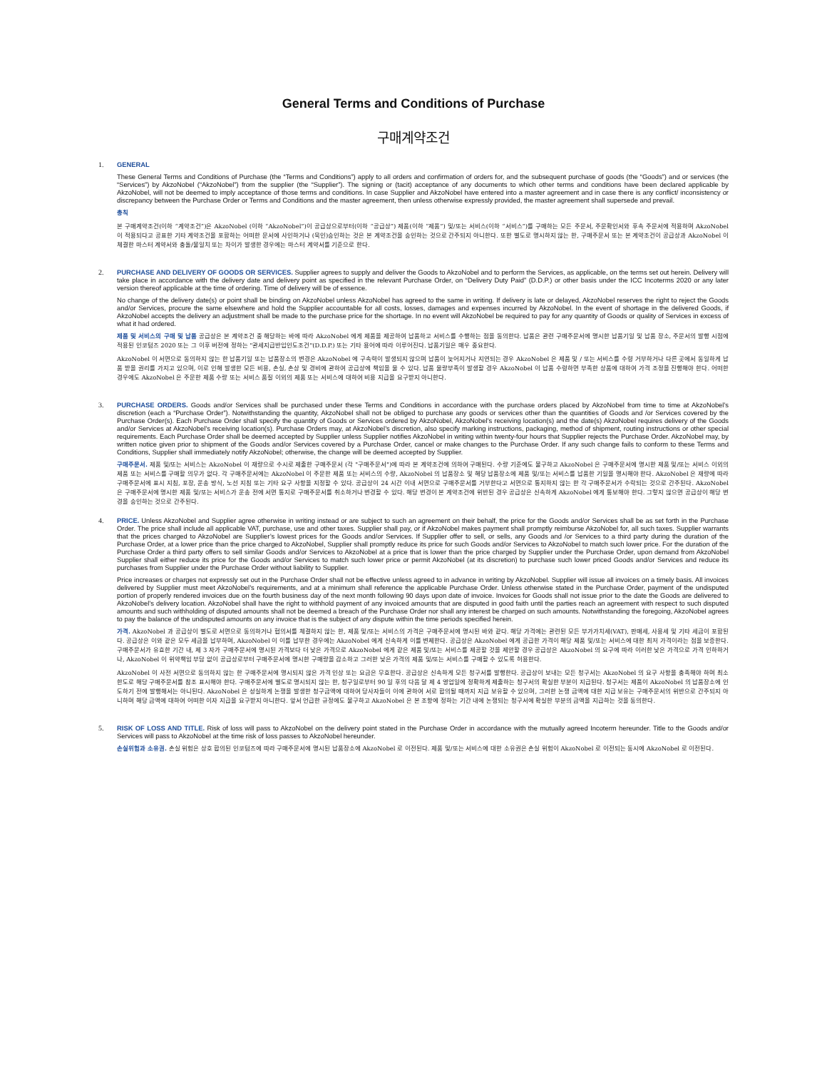General Terms and Conditions of Purchase
구매계약조건
1.
GENERAL
These General Terms and Conditions of Purchase (the “Terms and Conditions”) apply to all orders and confirmation of orders for, and the subsequent purchase of goods (the “Goods”) and or services (the “Services”) by AkzoNobel (“AkzoNobel”) from the supplier (the “Supplier”). The signing or (tacit) acceptance of any documents to which other terms and conditions have been declared applicable by AkzoNobel, will not be deemed to imply acceptance of those terms and conditions. In case Supplier and AkzoNobel have entered into a master agreement and in case there is any conflict/ inconsistency or discrepancy between the Purchase Order or Terms and Conditions and the master agreement, then unless otherwise expressly provided, the master agreement shall supersede and prevail.
총칙
본 구매계약조건(이하 “계약조건”)은 AkzoNobel (이하 “AkzoNobel”)이 공급상으로부터(이하 “공급상”) 제품(이하 “제품”) 및/또는 서비스(이하 “서비스”)를 구매하는 모든 주문서, 주문확인서와 후속 주문서에 적용하며 AkzoNobel 이 적용되다고 공표한 기타 계약조건을 포함하는 어떠한 문서에 사인하거나 (묵인)승인하는 것은 본 계약조건을 승인하는 것으로 간주되지 아니한다. 또한 별도로 명시하지 않는 한, 구매주문서 또는 본 계약조건이 공급상과 AkzoNobel 이 체결한 마스터 계약서와 충돌/불일치 또는 차이가 발생한 경우에는 마스터 계약서를 기준으로 한다.
2.
PURCHASE AND DELIVERY OF GOODS OR SERVICES. Supplier agrees to supply and deliver the Goods to AkzoNobel and to perform the Services, as applicable, on the terms set out herein. Delivery will take place in accordance with the delivery date and delivery point as specified in the relevant Purchase Order, on “Delivery Duty Paid” (D.D.P.) or other basis under the ICC Incoterms 2020 or any later version thereof applicable at the time of ordering. Time of delivery will be of essence.
No change of the delivery date(s) or point shall be binding on AkzoNobel unless AkzoNobel has agreed to the same in writing. If delivery is late or delayed, AkzoNobel reserves the right to reject the Goods and/or Services, procure the same elsewhere and hold the Supplier accountable for all costs, losses, damages and expenses incurred by AkzoNobel. In the event of shortage in the delivered Goods, if AkzoNobel accepts the delivery an adjustment shall be made to the purchase price for the shortage. In no event will AkzoNobel be required to pay for any quantity of Goods or quality of Services in excess of what it had ordered.
제품 및 서비스의 구매 및 납품 공급상은 본 계약조건 중 해당하는 바에 따라 AkzoNobel 에게 제품을 제공하여 납품하고 서비스를 수행하는 점을 동의한다. 납품은 관련 구매주문서에 명시한 납품기일 및 납품 장소, 주문서의 발행 시점에 적용된 인코텀즈 2020 또는 그 이후 버전에 정하는 "관세지급반입인도조건"(D.D.P.) 또는 기타 용어에 따라 이루어진다. 납품기일은 매우 중요한다.
AkzoNobel 이 서면으로 동의하지 않는 한 납품기일 또는 납품장소의 변경은 AkzoNobel 에 구속력이 발생되지 않으며 납품이 늦어지거나 지연되는 경우 AkzoNobel 은 제품 및 / 또는 서비스를 수령 거부하거나 다른 곳에서 동일하게 납품 받을 권리를 가지고 있으며, 이로 인해 발생한 모든 비용, 손실, 손상 및 경비에 관하여 공급상에 책임을 물 수 있다. 납품 물량부족이 발생할 경우 AkzoNobel 이 납품 수령하면 부족한 상품에 대하여 가격 조정을 진행해야 한다. 어떠한 경우에도 AkzoNobel 은 주문한 제품 수량 또는 서비스 품질 이외의 제품 또는 서비스에 대하여 비용 지급을 요구받지 아니한다.
3.
PURCHASE ORDERS. Goods and/or Services shall be purchased under these Terms and Conditions in accordance with the purchase orders placed by AkzoNobel from time to time at AkzoNobel’s discretion (each a “Purchase Order”). Notwithstanding the quantity, AkzoNobel shall not be obliged to purchase any goods or services other than the quantities of Goods and /or Services covered by the Purchase Order(s). Each Purchase Order shall specify the quantity of Goods or Services ordered by AkzoNobel, AkzoNobel’s receiving location(s) and the date(s) AkzoNobel requires delivery of the Goods and/or Services at AkzoNobel’s receiving location(s). Purchase Orders may, at AkzoNobel’s discretion, also specify marking instructions, packaging, method of shipment, routing instructions or other special requirements. Each Purchase Order shall be deemed accepted by Supplier unless Supplier notifies AkzoNobel in writing within twenty-four hours that Supplier rejects the Purchase Order. AkzoNobel may, by written notice given prior to shipment of the Goods and/or Services covered by a Purchase Order, cancel or make changes to the Purchase Order. If any such change fails to conform to these Terms and Conditions, Supplier shall immediately notify AkzoNobel; otherwise, the change will be deemed accepted by Supplier.
구매주문서. 제품 및/또는 서비스는 AkzoNobel 이 재량으로 수시로 제출한 구매주문서 (각 "구매주문서")에 따라 본 계약조건에 의하여 구매된다. 수량 기준에도 불구하고 AkzoNobel 은 구매주문서에 명시한 제품 및/또는 서비스 이외의 제품 또는 서비스를 구매할 의무가 없다. 각 구매주문서에는 AkzoNobel 이 주문한 제품 또는 서비스의 수량, AkzoNobel 의 납품장소 및 해당 납품장소에 제품 및/또는 서비스를 납품한 기일을 명시해야 한다. AkzoNobel 은 재량에 따라 구매주문서에 표시 지침, 포장, 운송 방식, 노선 지침 또는 기타 요구 사항을 지정할 수 있다. 공급상이 24 시간 이내 서면으로 구매주문서를 거부한다고 서면으로 통지하지 않는 한 각 구매주문서가 수락되는 것으로 간주된다. AkzoNobel 은 구매주문서에 명시한 제품 및/또는 서비스가 운송 전에 서면 통지로 구매주문서를 취소하거나 변경할 수 있다. 해당 변경이 본 계약조건에 위반된 경우 공급상은 신속하게 AkzoNobel 에게 통보해야 한다. 그렇지 않으면 공급상이 해당 변경을 승인하는 것으로 간주된다.
4.
PRICE. Unless AkzoNobel and Supplier agree otherwise in writing instead or are subject to such an agreement on their behalf, the price for the Goods and/or Services shall be as set forth in the Purchase Order. The price shall include all applicable VAT, purchase, use and other taxes. Supplier shall pay, or if AkzoNobel makes payment shall promptly reimburse AkzoNobel for, all such taxes. Supplier warrants that the prices charged to AkzoNobel are Supplier’s lowest prices for the Goods and/or Services. If Supplier offer to sell, or sells, any Goods and /or Services to a third party during the duration of the Purchase Order, at a lower price than the price charged to AkzoNobel, Supplier shall promptly reduce its price for such Goods and/or Services to AkzoNobel to match such lower price. For the duration of the Purchase Order a third party offers to sell similar Goods and/or Services to AkzoNobel at a price that is lower than the price charged by Supplier under the Purchase Order, upon demand from AkzoNobel Supplier shall either reduce its price for the Goods and/or Services to match such lower price or permit AkzoNobel (at its discretion) to purchase such lower priced Goods and/or Services and reduce its purchases from Supplier under the Purchase Order without liability to Supplier.
Price increases or charges not expressly set out in the Purchase Order shall not be effective unless agreed to in advance in writing by AkzoNobel. Supplier will issue all invoices on a timely basis. All invoices delivered by Supplier must meet AkzoNobel’s requirements, and at a minimum shall reference the applicable Purchase Order. Unless otherwise stated in the Purchase Order, payment of the undisputed portion of properly rendered invoices due on the fourth business day of the next month following 90 days upon date of invoice. Invoices for Goods shall not issue prior to the date the Goods are delivered to AkzoNobel’s delivery location. AkzoNobel shall have the right to withhold payment of any invoiced amounts that are disputed in good faith until the parties reach an agreement with respect to such disputed amounts and such withholding of disputed amounts shall not be deemed a breach of the Purchase Order nor shall any interest be charged on such amounts. Notwithstanding the foregoing, AkzoNobel agrees to pay the balance of the undisputed amounts on any invoice that is the subject of any dispute within the time periods specified herein.
가격. AkzoNobel 과 공급상이 별도로 서면으로 동의하거나 협의서를 체결하지 않는 한, 제품 및/또는 서비스의 가격은 구매주문서에 명시된 바와 같다. 해당 가격에는 관련된 모든 부가가치세(VAT), 판매세, 사용세 및 기타 세금이 포함된다. 공급상은 이와 같은 모두 세금을 납부하며, AkzoNobel 이 이를 납부한 경우에는 AkzoNobel 에게 신속하게 이를 변제한다. 공급상은 AkzoNobel 에게 공급한 가격이 해당 제품 및/또는 서비스에 대한 최저 가격이라는 점을 보증한다. 구매주문서가 유효한 기간 내, 제 3 자가 구매주문서에 명시된 가격보다 더 낮은 가격으로 AkzoNobel 에게 같은 제품 및/또는 서비스를 제공할 것을 제안할 경우 공급상은 AkzoNobel 의 요구에 따라 이러한 낮은 가격으로 가격 인하하거나, AkzoNobel 이 위약책임 부담 없이 공급상로부터 구매주문서에 명시한 구매량을 감소하고 그러한 낮은 가격의 제품 및/또는 서비스를 구매할 수 있도록 허용한다.
AkzoNobel 이 사전 서면으로 동의하지 않는 한 구매주문서에 명시되지 않은 가격 인상 또는 요금은 무효한다. 공급상은 신속하게 모든 청구서를 발행한다. 공급상이 보내는 모든 청구서는 AkzoNobel 의 요구 사항을 충족해야 하며 최소 한도로 해당 구매주문서를 참조 표시해야 한다. 구매주문서에 별도로 명시되지 않는 한, 청구일로부터 90 일 후의 다음 달 제 4 영업일에 정확하게 제출하는 청구서의 확실한 부분이 지급된다. 청구서는 제품이 AkzoNobel 의 납품장소에 인도하기 전에 발행해서는 아니된다. AkzoNobel 은 성실하게 논쟁을 발생한 청구금액에 대하여 당사자들이 이에 관하여 서로 합의될 때까지 지급 보유할 수 있으며, 그러한 논쟁 금액에 대한 지급 보유는 구매주문서의 위반으로 간주되지 아니하며 해당 금액에 대하여 어떠한 이자 지급을 요구받지 아니한다. 앞서 언급한 규정에도 불구하고 AkzoNobel 은 본 조항에 정하는 기간 내에 논쟁되는 청구서에 확실한 부분의 금액을 지급하는 것을 동의한다.
5.
RISK OF LOSS AND TITLE. Risk of loss will pass to AkzoNobel on the delivery point stated in the Purchase Order in accordance with the mutually agreed Incoterm hereunder. Title to the Goods and/or Services will pass to AkzoNobel at the time risk of loss passes to AkzoNobel hereunder.
손실위험과 소유권. 손실 위험은 상호 합의된 인코텀즈에 따라 구매주문서에 명시된 납품장소에 AkzoNobel 로 이전된다. 제품 및/또는 서비스에 대한 소유권은 손실 위험이 AkzoNobel 로 이전되는 동시에 AkzoNobel 로 이전된다.